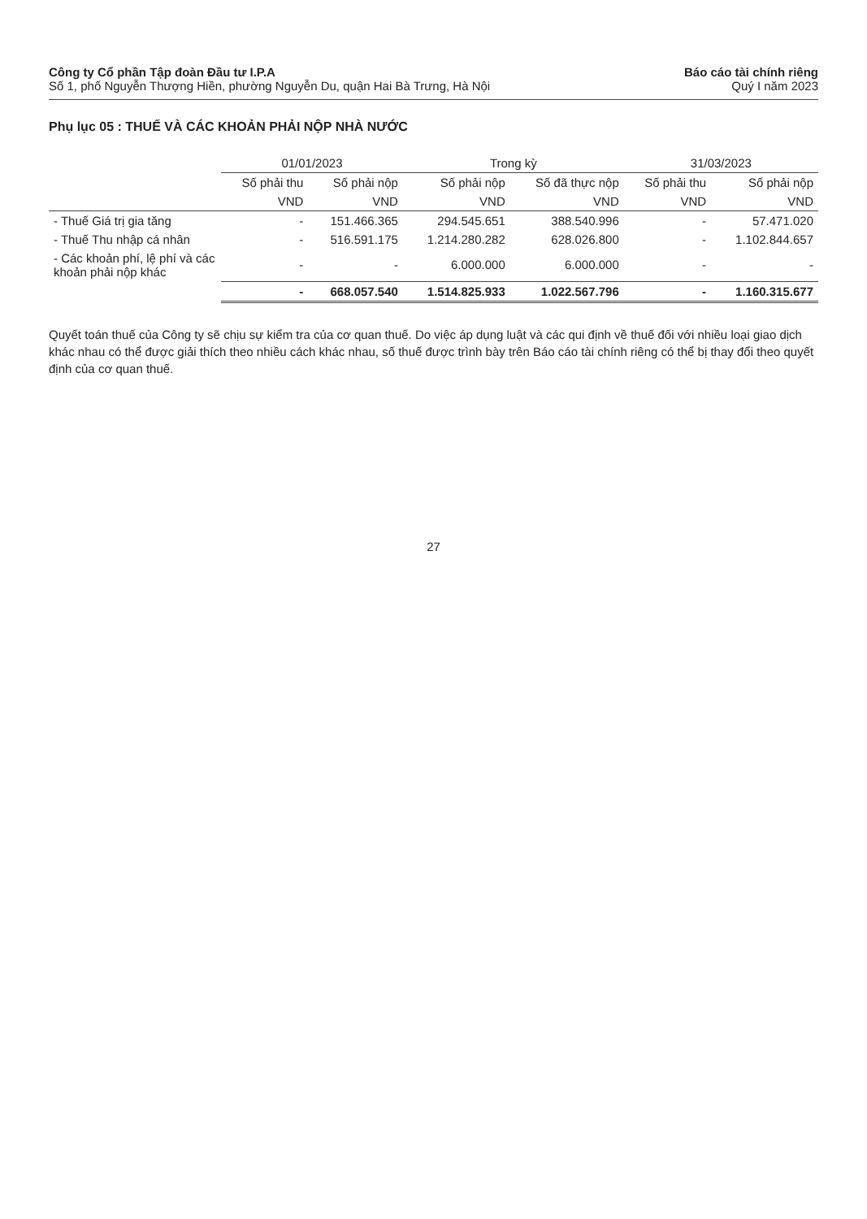Công ty Cổ phần Tập đoàn Đầu tư I.P.A
Số 1, phố Nguyễn Thượng Hiền, phường Nguyễn Du, quận Hai Bà Trưng, Hà Nội
Báo cáo tài chính riêng
Quý I năm 2023
Phụ lục 05 : THUẾ VÀ CÁC KHOẢN PHẢI NỘP NHÀ NƯỚC
| | 01/01/2023 | | Trong kỳ | | 31/03/2023 | |
| --- | --- | --- | --- | --- | --- | --- |
| | Số phải thu | Số phải nộp | Số phải nộp | Số đã thực nộp | Số phải thu | Số phải nộp |
| | VND | VND | VND | VND | VND | VND |
| - Thuế Giá trị gia tăng | - | 151.466.365 | 294.545.651 | 388.540.996 | - | 57.471.020 |
| - Thuế Thu nhập cá nhân | - | 516.591.175 | 1.214.280.282 | 628.026.800 | - | 1.102.844.657 |
| - Các khoản phí, lệ phí và các khoản phải nộp khác | - | - | 6.000.000 | 6.000.000 | - | - |
| | - | 668.057.540 | 1.514.825.933 | 1.022.567.796 | - | 1.160.315.677 |
Quyết toán thuế của Công ty sẽ chịu sự kiểm tra của cơ quan thuế. Do việc áp dụng luật và các qui định về thuế đối với nhiều loại giao dịch khác nhau có thể được giải thích theo nhiều cách khác nhau, số thuế được trình bày trên Báo cáo tài chính riêng có thể bị thay đổi theo quyết định của cơ quan thuế.
27